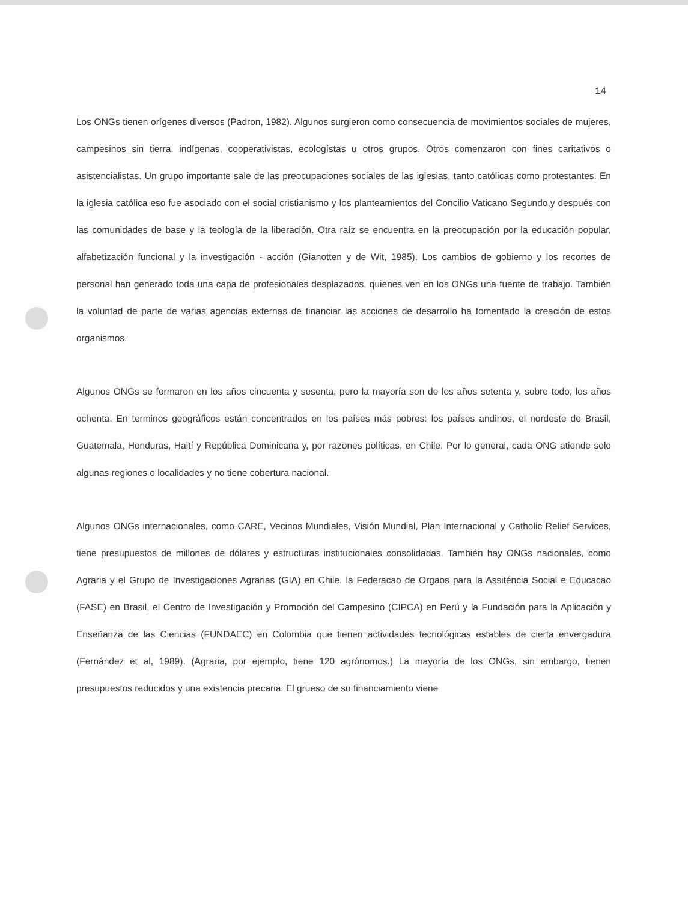14
Los ONGs tienen orígenes diversos (Padron, 1982). Algunos surgieron como consecuencia de movimientos sociales de mujeres, campesinos sin tierra, indígenas, cooperativistas, ecologístas u otros grupos. Otros comenzaron con fines caritativos o asistencialistas. Un grupo importante sale de las preocupaciones sociales de las iglesias, tanto católicas como protestantes. En la iglesia católica eso fue asociado con el social cristianismo y los planteamientos del Concilio Vaticano Segundo,y después con las comunidades de base y la teología de la liberación. Otra raíz se encuentra en la preocupación por la educación popular, alfabetización funcional y la investigación - acción (Gianotten y de Wit, 1985). Los cambios de gobierno y los recortes de personal han generado toda una capa de profesionales desplazados, quienes ven en los ONGs una fuente de trabajo. También la voluntad de parte de varias agencias externas de financiar las acciones de desarrollo ha fomentado la creación de estos organismos.
Algunos ONGs se formaron en los años cincuenta y sesenta, pero la mayoría son de los años setenta y, sobre todo, los años ochenta. En terminos geográficos están concentrados en los países más pobres: los países andinos, el nordeste de Brasil, Guatemala, Honduras, Haití y República Dominicana y, por razones políticas, en Chile. Por lo general, cada ONG atiende solo algunas regiones o localidades y no tiene cobertura nacional.
Algunos ONGs internacionales, como CARE, Vecinos Mundiales, Visión Mundial, Plan Internacional y Catholic Relief Services, tiene presupuestos de millones de dólares y estructuras institucionales consolidadas. También hay ONGs nacionales, como Agraria y el Grupo de Investigaciones Agrarias (GIA) en Chile, la Federacao de Orgaos para la Assiténcia Social e Educacao (FASE) en Brasil, el Centro de Investigación y Promoción del Campesino (CIPCA) en Perú y la Fundación para la Aplicación y Enseñanza de las Ciencias (FUNDAEC) en Colombia que tienen actividades tecnológicas estables de cierta envergadura (Fernández et al, 1989). (Agraria, por ejemplo, tiene 120 agrónomos.) La mayoría de los ONGs, sin embargo, tienen presupuestos reducidos y una existencia precaria. El grueso de su financiamiento viene